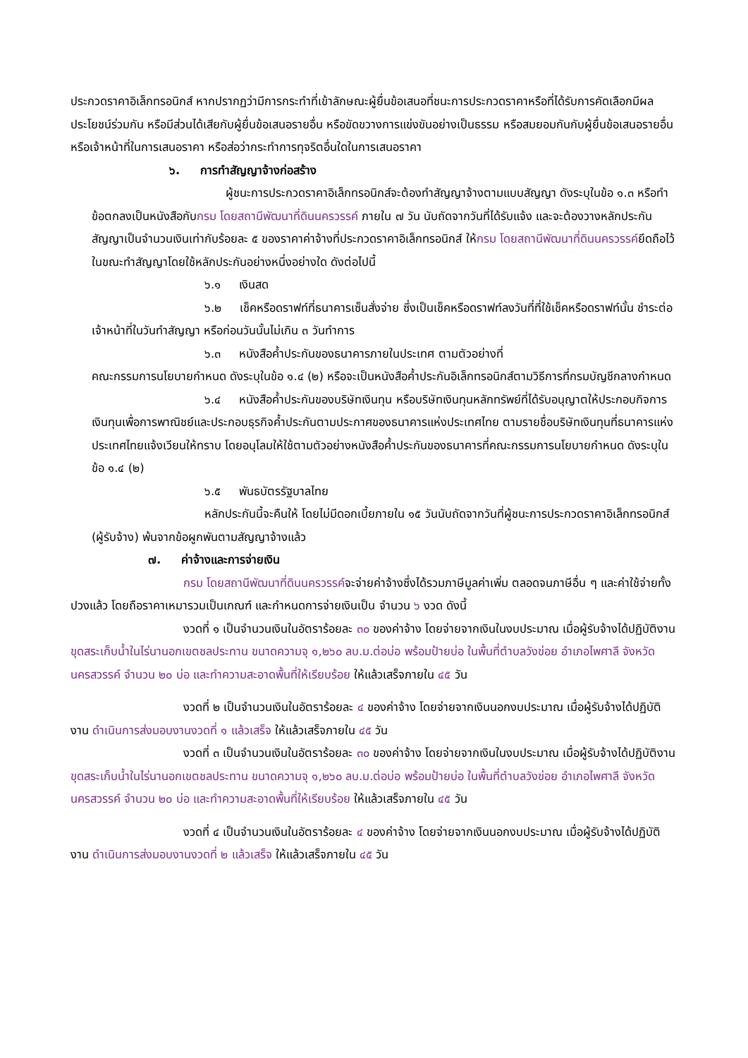ประกวดราคาอิเล็กทรอนิกส์ หากปรากฏว่ามีการกระทำที่เข้าลักษณะผู้ยื่นข้อเสนอที่ชนะการประกวดราคาหรือที่ได้รับการคัดเลือกมีผลประโยชน์ร่วมกัน หรือมีส่วนได้เสียกับผู้ยื่นข้อเสนอรายอื่น หรือขัดขวางการแข่งขันอย่างเป็นธรรม หรือสมยอมกันกับผู้ยื่นข้อเสนอรายอื่น หรือเจ้าหน้าที่ในการเสนอราคา หรือส่อว่ากระทำการทุจริตอื่นใดในการเสนอราคา
๖. การทำสัญญาจ้างก่อสร้าง
ผู้ชนะการประกวดราคาอิเล็กทรอนิกส์จะต้องทำสัญญาจ้างตามแบบสัญญา ดังระบุในข้อ ๑.๓ หรือทำข้อตกลงเป็นหนังสือกับกรม โดยสถานีพัฒนาที่ดินนครวรรค์ ภายใน ๗ วัน นับถัดจากวันที่ได้รับแจ้ง และจะต้องวางหลักประกันสัญญาเป็นจำนวนเงินเท่ากับร้อยละ ๕ ของราคาค่าจ้างที่ประกวดราคาอิเล็กทรอนิกส์ ให้กรม โดยสถานีพัฒนาที่ดินนครวรรค์ยึดถือไว้ในขณะทำสัญญาโดยใช้หลักประกันอย่างหนึ่งอย่างใด ดังต่อไปนี้
๖.๑ เงินสด
๖.๒ เช็คหรือดราฟท์ที่ธนาคารเซ็นสั่งจ่าย ซึ่งเป็นเช็คหรือดราฟท์ลงวันที่ที่ใช้เช็คหรือดราฟท์นั้น ชำระต่อเจ้าหน้าที่ในวันทำสัญญา หรือก่อนวันนั้นไม่เกิน ๓ วันทำการ
๖.๓ หนังสือค้ำประกันของธนาคารภายในประเทศ ตามตัวอย่างที่
คณะกรรมการนโยบายกำหนด ดังระบุในข้อ ๑.๔ (๒) หรือจะเป็นหนังสือค้ำประกันอิเล็กทรอนิกส์ตามวิธีการที่กรมบัญชีกลางกำหนด
๖.๔ หนังสือค้ำประกันของบริษัทเงินทุน หรือบริษัทเงินทุนหลักทรัพย์ที่ได้รับอนุญาตให้ประกอบกิจการเงินทุนเพื่อการพาณิชย์และประกอบธุรกิจค้ำประกันตามประกาศของธนาคารแห่งประเทศไทย ตามรายชื่อบริษัทเงินทุนที่ธนาคารแห่งประเทศไทยแจ้งเวียนให้ทราบ โดยอนุโลมให้ใช้ตามตัวอย่างหนังสือค้ำประกันของธนาคารที่คณะกรรมการนโยบายกำหนด ดังระบุในข้อ ๑.๔ (๒)
๖.๕ พันธบัตรรัฐบาลไทย
หลักประกันนี้จะคืนให้ โดยไม่มีดอกเบี้ยภายใน ๑๕ วันนับถัดจากวันที่ผู้ชนะการประกวดราคาอิเล็กทรอนิกส์ (ผู้รับจ้าง) พ้นจากข้อผูกพันตามสัญญาจ้างแล้ว
๗. ค่าจ้างและการจ่ายเงิน
กรม โดยสถานีพัฒนาที่ดินนครวรรค์จะจ่ายค่าจ้างซึ่งได้รวมภาษีมูลค่าเพิ่ม ตลอดจนภาษีอื่น ๆ และค่าใช้จ่ายทั้งปวงแล้ว โดยถือราคาเหมารวมเป็นเกณฑ์ และกำหนดการจ่ายเงินเป็น จำนวน ๖ งวด ดังนี้
งวดที่ ๑ เป็นจำนวนเงินในอัตราร้อยละ ๓๐ ของค่าจ้าง โดยจ่ายจากเงินในงบประมาณ เมื่อผู้รับจ้างได้ปฏิบัติงาน ขุดสระเก็บน้ำในไร่นานอกเขตชลประทาน ขนาดความจุ ๑,๒๖๐ ลบ.ม.ต่อบ่อ พร้อมป้ายบ่อ ในพื้นที่ตำบลวังข่อย อำเภอไพศาลี จังหวัดนครสวรรค์ จำนวน ๒๐ บ่อ และทำความสะอาดพื้นที่ให้เรียบร้อย ให้แล้วเสร็จภายใน ๔๕ วัน
งวดที่ ๒ เป็นจำนวนเงินในอัตราร้อยละ ๔ ของค่าจ้าง โดยจ่ายจากเงินนอกงบประมาณ เมื่อผู้รับจ้างได้ปฏิบัติงาน ดำเนินการส่งมอบงานงวดที่ ๑ แล้วเสร็จ ให้แล้วเสร็จภายใน ๔๕ วัน
งวดที่ ๓ เป็นจำนวนเงินในอัตราร้อยละ ๓๐ ของค่าจ้าง โดยจ่ายจากเงินในงบประมาณ เมื่อผู้รับจ้างได้ปฏิบัติงาน ขุดสระเก็บน้ำในไร่นานอกเขตชลประทาน ขนาดความจุ ๑,๒๖๐ ลบ.ม.ต่อบ่อ พร้อมป้ายบ่อ ในพื้นที่ตำบลวังข่อย อำเภอไพศาลี จังหวัดนครสวรรค์ จำนวน ๒๐ บ่อ และทำความสะอาดพื้นที่ให้เรียบร้อย ให้แล้วเสร็จภายใน ๔๕ วัน
งวดที่ ๔ เป็นจำนวนเงินในอัตราร้อยละ ๔ ของค่าจ้าง โดยจ่ายจากเงินนอกงบประมาณ เมื่อผู้รับจ้างได้ปฏิบัติงาน ดำเนินการส่งมอบงานงวดที่ ๒ แล้วเสร็จ ให้แล้วเสร็จภายใน ๔๕ วัน